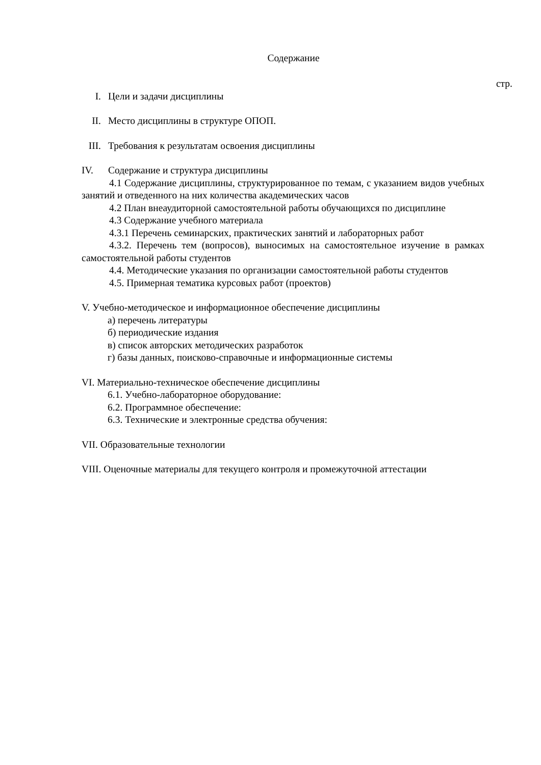Содержание
стр.
I. Цели и задачи дисциплины
II. Место дисциплины в структуре ОПОП.
III. Требования к результатам освоения дисциплины
IV. Содержание и структура дисциплины
4.1 Содержание дисциплины, структурированное по темам, с указанием видов учебных занятий и отведенного на них количества академических часов
4.2 План внеаудиторной самостоятельной работы обучающихся по дисциплине
4.3 Содержание учебного материала
4.3.1 Перечень семинарских, практических занятий и лабораторных работ
4.3.2. Перечень тем (вопросов), выносимых на самостоятельное изучение в рамках самостоятельной работы студентов
4.4. Методические указания по организации самостоятельной работы студентов
4.5. Примерная тематика курсовых работ (проектов)
V. Учебно-методическое и информационное обеспечение дисциплины
а) перечень литературы
б) периодические издания
в) список авторских методических разработок
г) базы данных, поисково-справочные и информационные системы
VI. Материально-техническое обеспечение дисциплины
6.1. Учебно-лабораторное оборудование:
6.2. Программное обеспечение:
6.3. Технические и электронные средства обучения:
VII. Образовательные технологии
VIII. Оценочные материалы для текущего контроля и промежуточной аттестации